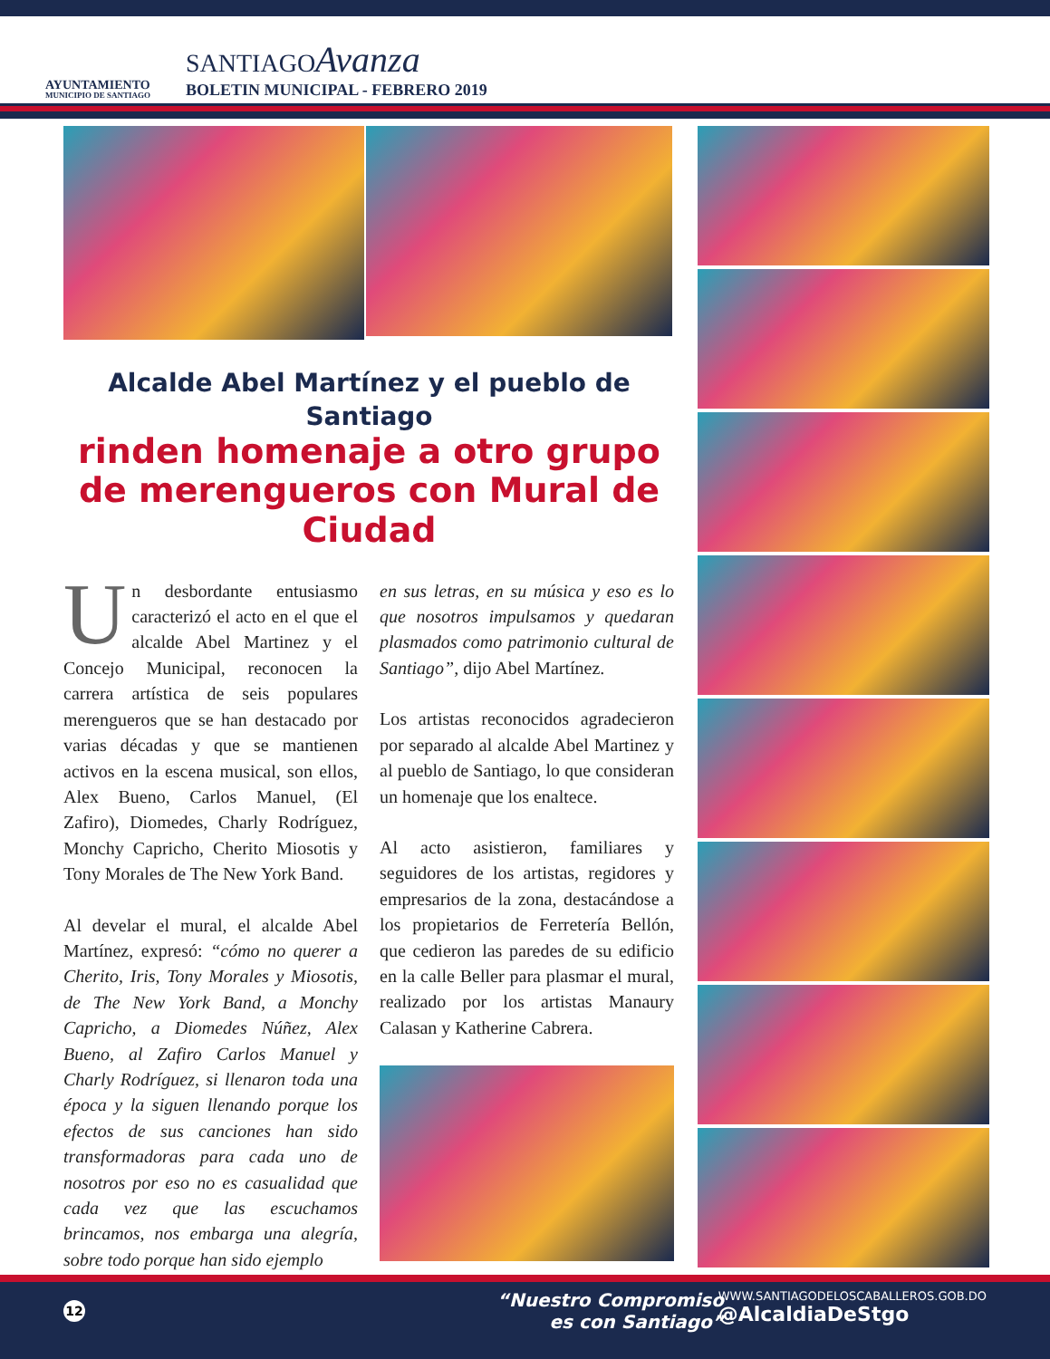AYUNTAMIENTO
MUNICIPIO DE SANTIAGO
SANTIAGOAvanza
BOLETIN MUNICIPAL - FEBRERO 2019
Alcalde Abel Martínez y el pueblo de Santiago
rinden homenaje a otro grupo de merengueros con Mural de Ciudad
Un desbordante entusiasmo caracterizó el acto en el que el alcalde Abel Martinez y el Concejo Municipal, reconocen la carrera artística de seis populares merengueros que se han destacado por varias décadas y que se mantienen activos en la escena musical, son ellos, Alex Bueno, Carlos Manuel, (El Zafiro), Diomedes, Charly Rodríguez, Monchy Capricho, Cherito Miosotis y Tony Morales de The New York Band.
Al develar el mural, el alcalde Abel Martínez, expresó: “cómo no querer a Cherito, Iris, Tony Morales y Miosotis, de The New York Band, a Monchy Capricho, a Diomedes Núñez, Alex Bueno, al Zafiro Carlos Manuel y Charly Rodríguez, si llenaron toda una época y la siguen llenando porque los efectos de sus canciones han sido transformadoras para cada uno de nosotros por eso no es casualidad que cada vez que las escuchamos brincamos, nos embarga una alegría, sobre todo porque han sido ejemplo
en sus letras, en su música y eso es lo que nosotros impulsamos y quedaran plasmados como patrimonio cultural de Santiago”, dijo Abel Martínez.
Los artistas reconocidos agradecieron por separado al alcalde Abel Martinez y al pueblo de Santiago, lo que consideran un homenaje que los enaltece.
Al acto asistieron, familiares y seguidores de los artistas, regidores y empresarios de la zona, destacándose a los propietarios de Ferretería Bellón, que cedieron las paredes de su edificio en la calle Beller para plasmar el mural, realizado por los artistas Manaury Calasan y Katherine Cabrera.
12
“Nuestro Compromiso
es con Santiago”
WWW.SANTIAGODELOSCABALLEROS.GOB.DO
@AlcaldiaDeStgo